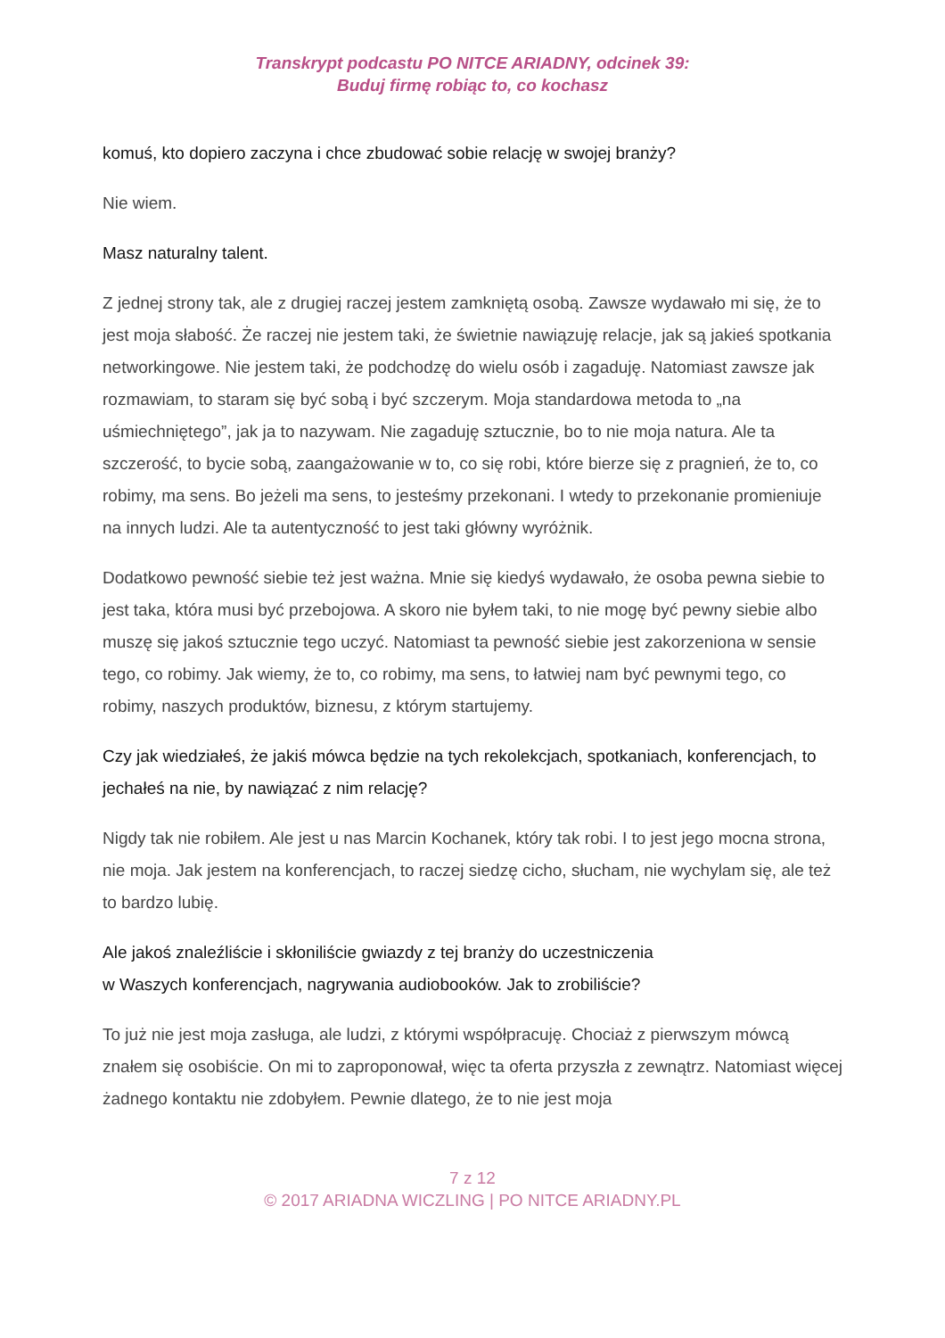Transkrypt podcastu PO NITCE ARIADNY, odcinek 39:
Buduj firmę robiąc to, co kochasz
komuś, kto dopiero zaczyna i chce zbudować sobie relację w swojej branży?
Nie wiem.
Masz naturalny talent.
Z jednej strony tak, ale z drugiej raczej jestem zamkniętą osobą. Zawsze wydawało mi się, że to jest moja słabość. Że raczej nie jestem taki, że świetnie nawiązuję relacje, jak są jakieś spotkania networkingowe. Nie jestem taki, że podchodzę do wielu osób i zagaduję. Natomiast zawsze jak rozmawiam, to staram się być sobą i być szczerym. Moja standardowa metoda to „na uśmiechniętego”, jak ja to nazywam. Nie zagaduję sztucznie, bo to nie moja natura. Ale ta szczerość, to bycie sobą, zaangażowanie w to, co się robi, które bierze się z pragnień, że to, co robimy, ma sens. Bo jeżeli ma sens, to jesteśmy przekonani. I wtedy to przekonanie promieniuje na innych ludzi. Ale ta autentyczność to jest taki główny wyróżnik.
Dodatkowo pewność siebie też jest ważna. Mnie się kiedyś wydawało, że osoba pewna siebie to jest taka, która musi być przebojowa. A skoro nie byłem taki, to nie mogę być pewny siebie albo muszę się jakoś sztucznie tego uczyć. Natomiast ta pewność siebie jest zakorzeniona w sensie tego, co robimy. Jak wiemy, że to, co robimy, ma sens, to łatwiej nam być pewnymi tego, co robimy, naszych produktów, biznesu, z którym startujemy.
Czy jak wiedziałeś, że jakiś mówca będzie na tych rekolekcjach, spotkaniach, konferencjach, to jechałeś na nie, by nawiązać z nim relację?
Nigdy tak nie robiłem. Ale jest u nas Marcin Kochanek, który tak robi. I to jest jego mocna strona, nie moja. Jak jestem na konferencjach, to raczej siedzę cicho, słucham, nie wychylam się, ale też to bardzo lubię.
Ale jakoś znaleźliście i skłoniliście gwiazdy z tej branży do uczestniczenia
w Waszych konferencjach, nagrywania audiobooków. Jak to zrobiliście?
To już nie jest moja zasługa, ale ludzi, z którymi współpracuję. Chociaż z pierwszym mówcą znałem się osobiście. On mi to zaproponował, więc ta oferta przyszła z zewnątrz. Natomiast więcej żadnego kontaktu nie zdobyłem. Pewnie dlatego, że to nie jest moja
7 z 12
© 2017 ARIADNA WICZLING | PO NITCE ARIADNY.PL